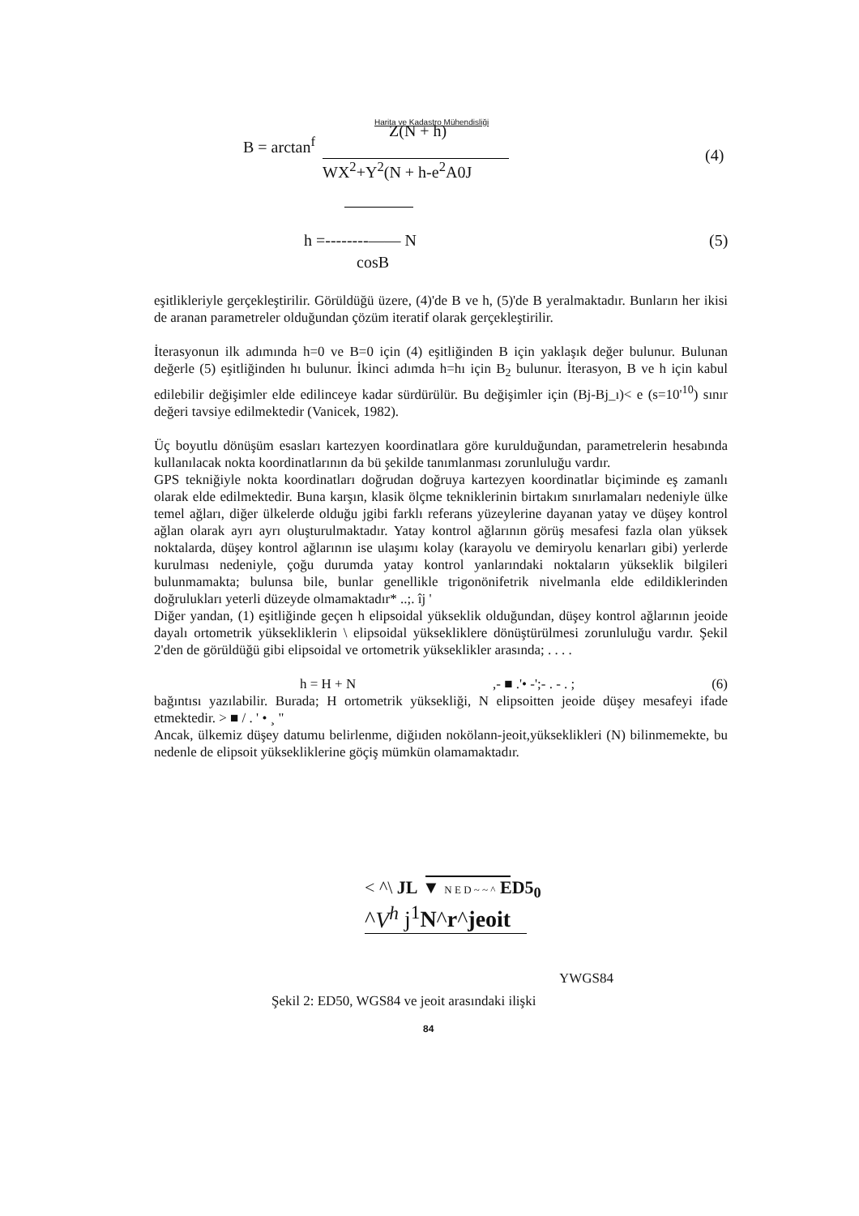Harita ve Kadastro Mühendisliği
B = arctan<sup>f</sup>
Z(N + h)
WX<sup>2</sup>+Y<sup>2</sup>(N + h-e<sup>2</sup>A0J
(4)
h =--------—— N (5)
cosB
eşitlikleriyle gerçekleştirilir. Görüldüğü üzere, (4)'de B ve h, (5)'de B yeralmaktadır. Bunların her ikisi de aranan parametreler olduğundan çözüm iteratif olarak gerçekleştirilir.
İterasyonun ilk adımında h=0 ve B=0 için (4) eşitliğinden B için yaklaşık değer bulunur. Bulunan değerle (5) eşitliğinden hı bulunur. İkinci adımda h=hı için B<sub>2</sub> bulunur. İterasyon, B ve h için kabul edilebilir değişimler elde edilinceye kadar sürdürülür. Bu değişimler için (Bj-Bj_ı)< e (s=10'<sup>10</sup>) sınır değeri tavsiye edilmektedir (Vanicek, 1982).
Üç boyutlu dönüşüm esasları kartezyen koordinatlara göre kurulduğundan, parametrelerin hesabında kullanılacak nokta koordinatlarının da bü şekilde tanımlanması zorunluluğu vardır.
GPS tekniğiyle nokta koordinatları doğrudan doğruya kartezyen koordinatlar biçiminde eş zamanlı olarak elde edilmektedir. Buna karşın, klasik ölçme tekniklerinin birtakım sınırlamaları nedeniyle ülke temel ağları, diğer ülkelerde olduğu jgibi farklı referans yüzeylerine dayanan yatay ve düşey kontrol ağlan olarak ayrı ayrı oluşturulmaktadır. Yatay kontrol ağlarının görüş mesafesi fazla olan yüksek noktalarda, düşey kontrol ağlarının ise ulaşımı kolay (karayolu ve demiryolu kenarları gibi) yerlerde kurulması nedeniyle, çoğu durumda yatay kontrol yanlarındaki noktaların yükseklik bilgileri bulunmamakta; bulunsa bile, bunlar genellikle trigonönifetrik nivelmanla elde edildiklerinden doğrulukları yeterli düzeyde olmamaktadır* ..;. îj '
Diğer yandan, (1) eşitliğinde geçen h elipsoidal yükseklik olduğundan, düşey kontrol ağlarının jeoide dayalı ortometrik yüksekliklerin \ elipsoidal yüksekliklere dönüştürülmesi zorunluluğu vardır. Şekil 2'den de görüldüğü gibi elipsoidal ve ortometrik yükseklikler arasında; . . . .
h = H + N,- ■ .'• -';- . - . ; (6)
bağıntısı yazılabilir. Burada; H ortometrik yüksekliği, N elipsoitten jeoide düşey mesafeyi ifade etmektedir. > ■ / . ' • ¸ "
Ancak, ülkemiz düşey datumu belirlenme, diğiıden nokölann-jeoit,yükseklikleri (N) bilinmemekte, bu nedenle de elipsoit yüksekliklerine göçiş mümkün olamamaktadır.
< ^\ JL ▼ N E D ~ ~ ^ ED5<sub>0</sub>
^V<sup>h</sup> j<sup>1</sup>N^r^jeoit
YWGS84
Şekil 2: ED50, WGS84 ve jeoit arasındaki ilişki
84